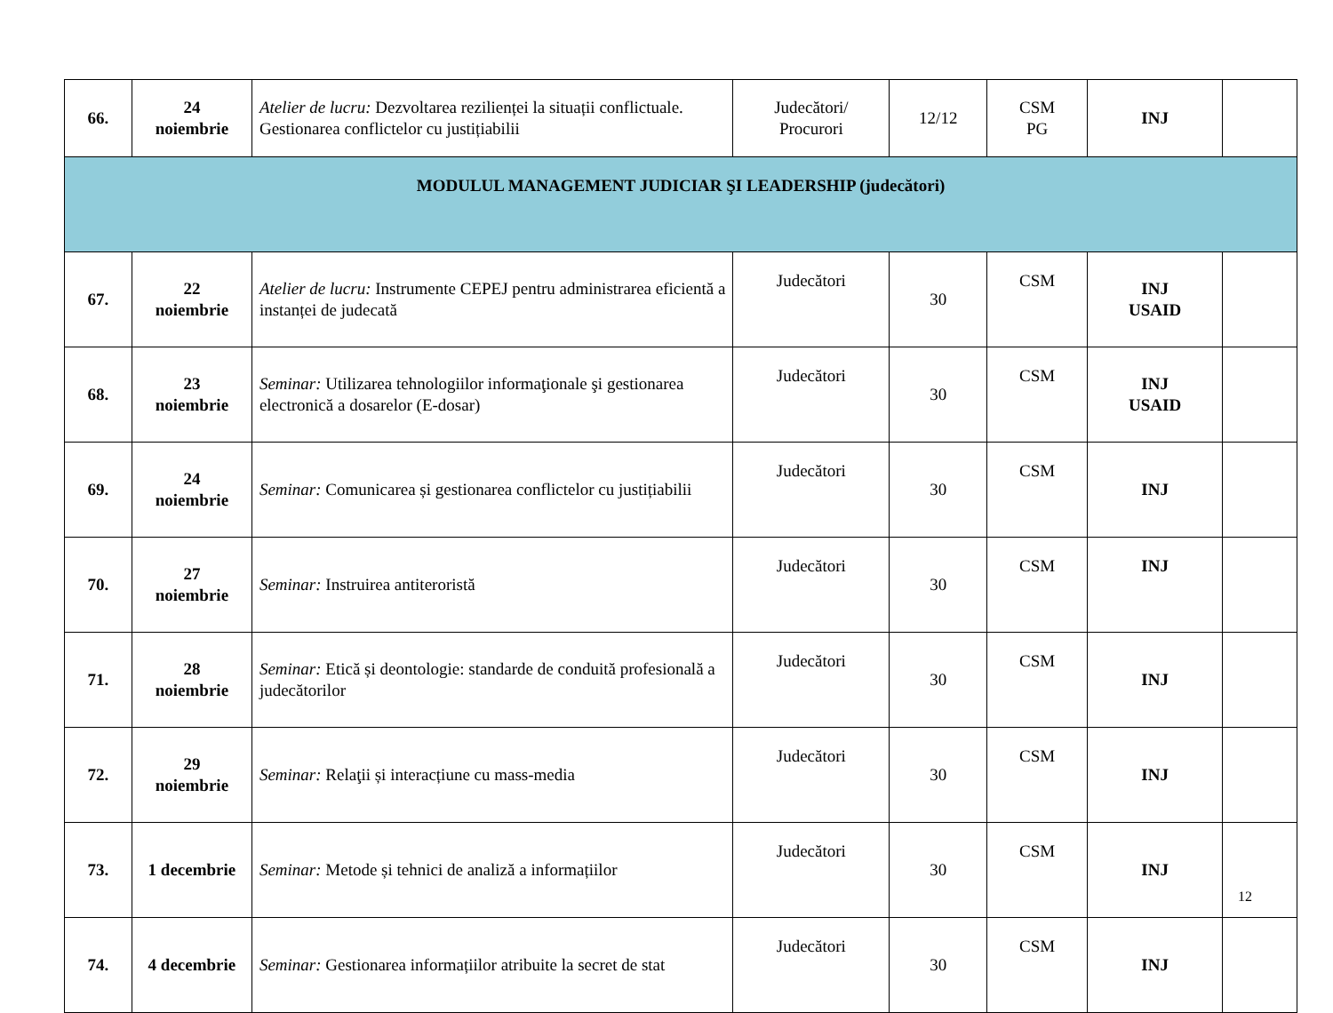| 66. | 24 noiembrie | Atelier de lucru: Dezvoltarea rezilienței la situații conflictuale. Gestionarea conflictelor cu justițiabilii | Judecători/ Procurori | 12/12 | CSM PG | INJ | |
| MODULUL MANAGEMENT JUDICIAR ŞI LEADERSHIP (judecători) | | | | | | | |
| 67. | 22 noiembrie | Atelier de lucru: Instrumente CEPEJ pentru administrarea eficientă a instanței de judecată | Judecători | 30 | CSM | INJ USAID | |
| 68. | 23 noiembrie | Seminar: Utilizarea tehnologiilor informaţionale şi gestionarea electronică a dosarelor (E-dosar) | Judecători | 30 | CSM | INJ USAID | |
| 69. | 24 noiembrie | Seminar: Comunicarea și gestionarea conflictelor cu justițiabilii | Judecători | 30 | CSM | INJ | |
| 70. | 27 noiembrie | Seminar: Instruirea antiteroristă | Judecători | 30 | CSM | INJ | |
| 71. | 28 noiembrie | Seminar: Etică și deontologie: standarde de conduită profesională a judecătorilor | Judecători | 30 | CSM | INJ | |
| 72. | 29 noiembrie | Seminar: Relaţii și interacțiune cu mass-media | Judecători | 30 | CSM | INJ | |
| 73. | 1 decembrie | Seminar: Metode și tehnici de analiză a informațiilor | Judecători | 30 | CSM | INJ | |
| 74. | 4 decembrie | Seminar: Gestionarea informațiilor atribuite la secret de stat | Judecători | 30 | CSM | INJ | |
12